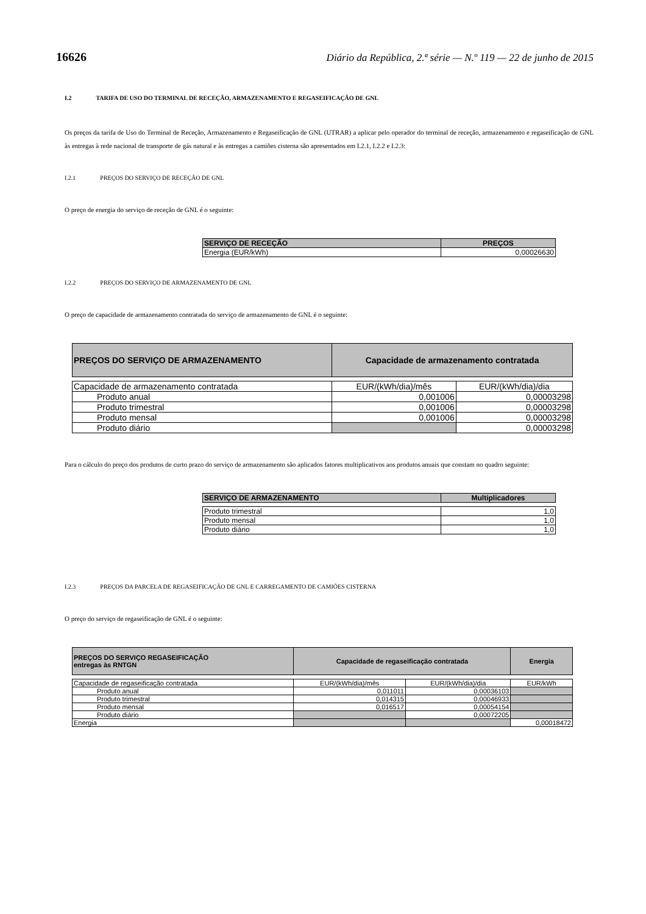16626 Diário da República, 2.ª série — N.º 119 — 22 de junho de 2015
I.2 TARIFA DE USO DO TERMINAL DE RECEÇÃO, ARMAZENAMENTO E REGASEIFICAÇÃO DE GNL
Os preços da tarifa de Uso do Terminal de Receção, Armazenamento e Regaseificação de GNL (UTRAR) a aplicar pelo operador do terminal de receção, armazenamento e regaseificação de GNL às entregas à rede nacional de transporte de gás natural e às entregas a camiões cisterna são apresentados em I.2.1, I.2.2 e I.2.3:
I.2.1 PREÇOS DO SERVIÇO DE RECEÇÃO DE GNL
O preço de energia do serviço de receção de GNL é o seguinte:
| SERVIÇO DE RECEÇÃO | PREÇOS |
| --- | --- |
| Energia (EUR/kWh) | 0,00026630 |
I.2.2 PREÇOS DO SERVIÇO DE ARMAZENAMENTO DE GNL
O preço de capacidade de armazenamento contratada do serviço de armazenamento de GNL é o seguinte:
| PREÇOS DO SERVIÇO DE ARMAZENAMENTO | Capacidade de armazenamento contratada | |
| --- | --- | --- |
| Capacidade de armazenamento contratada | EUR/(kWh/dia)/mês | EUR/(kWh/dia)/dia |
| Produto anual | 0,001006 | 0,00003298 |
| Produto trimestral | 0,001006 | 0,00003298 |
| Produto mensal | 0,001006 | 0,00003298 |
| Produto diário | | 0,00003298 |
Para o cálculo do preço dos produtos de curto prazo do serviço de armazenamento são aplicados fatores multiplicativos aos produtos anuais que constam no quadro seguinte:
| SERVIÇO DE ARMAZENAMENTO | Multiplicadores |
| --- | --- |
| Produto trimestral | 1,0 |
| Produto mensal | 1,0 |
| Produto diário | 1,0 |
I.2.3 PREÇOS DA PARCELA DE REGASEIFICAÇÃO DE GNL E CARREGAMENTO DE CAMIÕES CISTERNA
O preço do serviço de regaseificação de GNL é o seguinte:
| PREÇOS DO SERVIÇO REGASEIFICAÇÃO entregas às RNTGN | Capacidade de regaseificação contratada | | Energia |
| --- | --- | --- | --- |
| Capacidade de regaseificação contratada | EUR/(kWh/dia)/mês | EUR/(kWh/dia)/dia | EUR/kWh |
| Produto anual | 0,011011 | 0,00036103 | |
| Produto trimestral | 0,014315 | 0,00046933 | |
| Produto mensal | 0,016517 | 0,00054154 | |
| Produto diário | | 0,00072205 | |
| Energia | | | 0,00018472 |